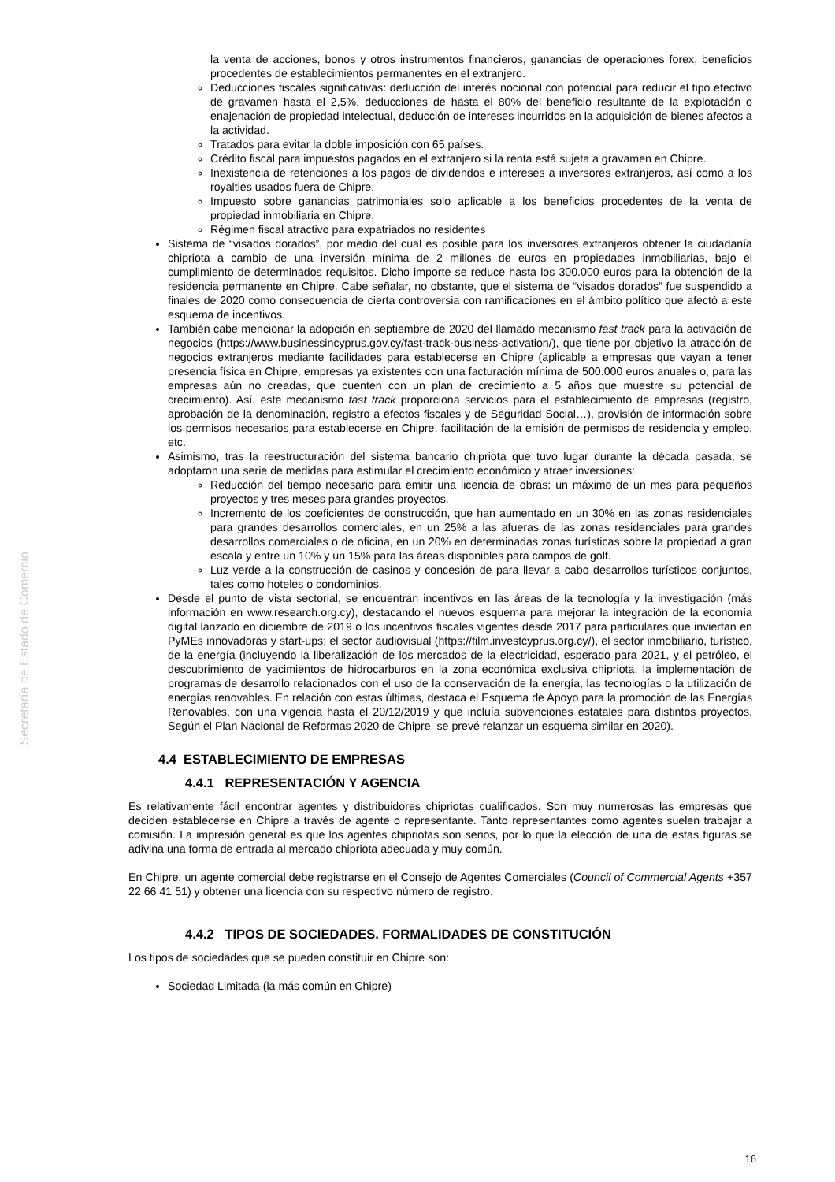Secretaría de Estado de Comercio
la venta de acciones, bonos y otros instrumentos financieros, ganancias de operaciones forex, beneficios procedentes de establecimientos permanentes en el extranjero.
Deducciones fiscales significativas: deducción del interés nocional con potencial para reducir el tipo efectivo de gravamen hasta el 2,5%, deducciones de hasta el 80% del beneficio resultante de la explotación o enajenación de propiedad intelectual, deducción de intereses incurridos en la adquisición de bienes afectos a la actividad.
Tratados para evitar la doble imposición con 65 países.
Crédito fiscal para impuestos pagados en el extranjero si la renta está sujeta a gravamen en Chipre.
Inexistencia de retenciones a los pagos de dividendos e intereses a inversores extranjeros, así como a los royalties usados fuera de Chipre.
Impuesto sobre ganancias patrimoniales solo aplicable a los beneficios procedentes de la venta de propiedad inmobiliaria en Chipre.
Régimen fiscal atractivo para expatriados no residentes
Sistema de “visados dorados”, por medio del cual es posible para los inversores extranjeros obtener la ciudadanía chipriota a cambio de una inversión mínima de 2 millones de euros en propiedades inmobiliarias, bajo el cumplimiento de determinados requisitos. Dicho importe se reduce hasta los 300.000 euros para la obtención de la residencia permanente en Chipre. Cabe señalar, no obstante, que el sistema de “visados dorados” fue suspendido a finales de 2020 como consecuencia de cierta controversia con ramificaciones en el ámbito político que afectó a este esquema de incentivos.
También cabe mencionar la adopción en septiembre de 2020 del llamado mecanismo fast track para la activación de negocios (https://www.businessincyprus.gov.cy/fast-track-business-activation/), que tiene por objetivo la atracción de negocios extranjeros mediante facilidades para establecerse en Chipre (aplicable a empresas que vayan a tener presencia física en Chipre, empresas ya existentes con una facturación mínima de 500.000 euros anuales o, para las empresas aún no creadas, que cuenten con un plan de crecimiento a 5 años que muestre su potencial de crecimiento). Así, este mecanismo fast track proporciona servicios para el establecimiento de empresas (registro, aprobación de la denominación, registro a efectos fiscales y de Seguridad Social…), provisión de información sobre los permisos necesarios para establecerse en Chipre, facilitación de la emisión de permisos de residencia y empleo, etc.
Asimismo, tras la reestructuración del sistema bancario chipriota que tuvo lugar durante la década pasada, se adoptaron una serie de medidas para estimular el crecimiento económico y atraer inversiones:
Reducción del tiempo necesario para emitir una licencia de obras: un máximo de un mes para pequeños proyectos y tres meses para grandes proyectos.
Incremento de los coeficientes de construcción, que han aumentado en un 30% en las zonas residenciales para grandes desarrollos comerciales, en un 25% a las afueras de las zonas residenciales para grandes desarrollos comerciales o de oficina, en un 20% en determinadas zonas turísticas sobre la propiedad a gran escala y entre un 10% y un 15% para las áreas disponibles para campos de golf.
Luz verde a la construcción de casinos y concesión de para llevar a cabo desarrollos turísticos conjuntos, tales como hoteles o condominios.
Desde el punto de vista sectorial, se encuentran incentivos en las áreas de la tecnología y la investigación (más información en www.research.org.cy), destacando el nuevos esquema para mejorar la integración de la economía digital lanzado en diciembre de 2019 o los incentivos fiscales vigentes desde 2017 para particulares que inviertan en PyMEs innovadoras y start-ups; el sector audiovisual (https://film.investcyprus.org.cy/), el sector inmobiliario, turístico, de la energía (incluyendo la liberalización de los mercados de la electricidad, esperado para 2021, y el petróleo, el descubrimiento de yacimientos de hidrocarburos en la zona económica exclusiva chipriota, la implementación de programas de desarrollo relacionados con el uso de la conservación de la energía, las tecnologías o la utilización de energías renovables. En relación con estas últimas, destaca el Esquema de Apoyo para la promoción de las Energías Renovables, con una vigencia hasta el 20/12/2019 y que incluía subvenciones estatales para distintos proyectos. Según el Plan Nacional de Reformas 2020 de Chipre, se prevé relanzar un esquema similar en 2020).
4.4 ESTABLECIMIENTO DE EMPRESAS
4.4.1 REPRESENTACIÓN Y AGENCIA
Es relativamente fácil encontrar agentes y distribuidores chipriotas cualificados. Son muy numerosas las empresas que deciden establecerse en Chipre a través de agente o representante. Tanto representantes como agentes suelen trabajar a comisión. La impresión general es que los agentes chipriotas son serios, por lo que la elección de una de estas figuras se adivina una forma de entrada al mercado chipriota adecuada y muy común.
En Chipre, un agente comercial debe registrarse en el Consejo de Agentes Comerciales (Council of Commercial Agents +357 22 66 41 51) y obtener una licencia con su respectivo número de registro.
4.4.2 TIPOS DE SOCIEDADES. FORMALIDADES DE CONSTITUCIÓN
Los tipos de sociedades que se pueden constituir en Chipre son:
Sociedad Limitada (la más común en Chipre)
16